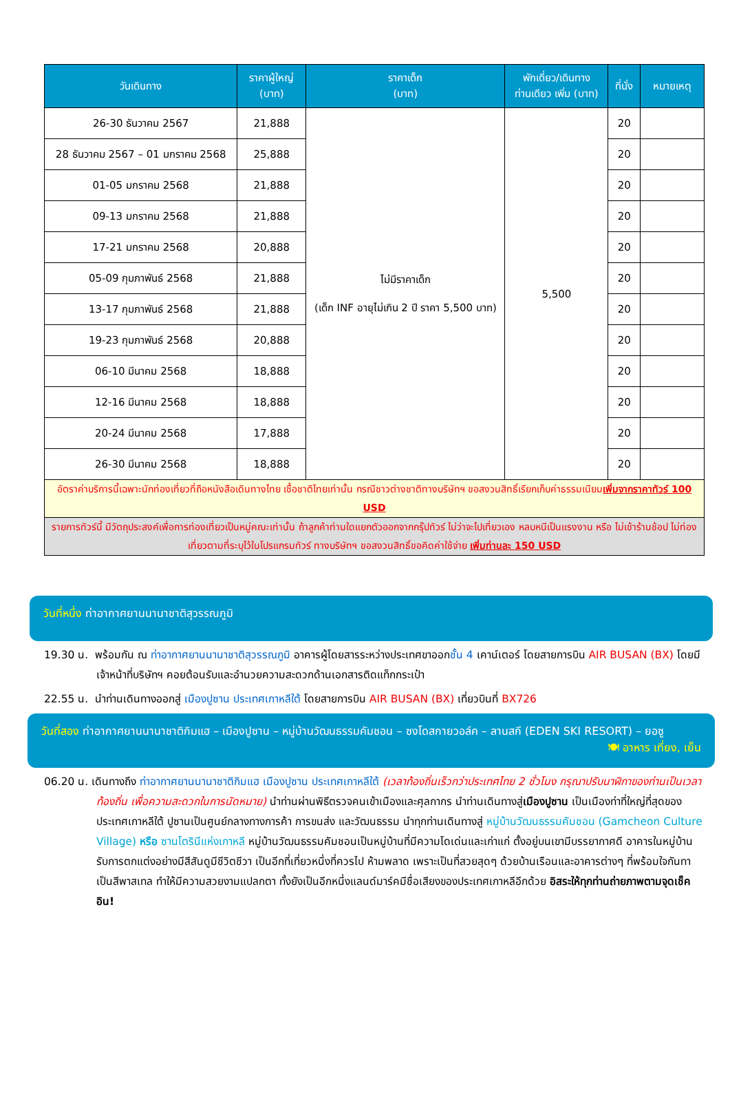| วันเดินทาง | ราคาผู้ใหญ่ (บาท) | ราคาเด็ก (บาท) | พักเดี่ยว/เดินทาง ท่านเดียว เพิ่ม (บาท) | ที่นั่ง | หมายเหตุ |
| --- | --- | --- | --- | --- | --- |
| 26-30 ธันวาคม 2567 | 21,888 | ไม่มีราคาเด็ก (เด็ก INF อายุไม่เกิน 2 ปี ราคา 5,500 บาท) | 5,500 | 20 | |
| 28 ธันวาคม 2567 – 01 มกราคม 2568 | 25,888 | | | 20 | |
| 01-05 มกราคม 2568 | 21,888 | | | 20 | |
| 09-13 มกราคม 2568 | 21,888 | | | 20 | |
| 17-21 มกราคม 2568 | 20,888 | | | 20 | |
| 05-09 กุมภาพันธ์ 2568 | 21,888 | | | 20 | |
| 13-17 กุมภาพันธ์ 2568 | 21,888 | | | 20 | |
| 19-23 กุมภาพันธ์ 2568 | 20,888 | | | 20 | |
| 06-10 มีนาคม 2568 | 18,888 | | | 20 | |
| 12-16 มีนาคม 2568 | 18,888 | | | 20 | |
| 20-24 มีนาคม 2568 | 17,888 | | | 20 | |
| 26-30 มีนาคม 2568 | 18,888 | | | 20 | |
| อัตราค่าบริการนี้เฉพาะนักท่องเที่ยวที่ถือหนังสือเดินทางไทย เชื้อชาติไทยเท่านั้น กรณีชาวต่างชาติทางบริษัทฯ ขอสงวนสิทธิ์เรียกเก็บค่าธรรมเนียม เพิ่มจากราคาทัวร์ 100 USD | | | | | |
| รายการทัวร์นี้ มีวัตถุประสงค์เพื่อการท่องเที่ยวเป็นหมู่คณะเท่านั้น ถ้าลูกค้าท่านใดแยกตัวออกจากกรุ๊ปทัวร์ ไม่ว่าจะไปเที่ยวเอง หลบหนีเป็นแรงงาน หรือ ไม่เข้าร้านช้อป ไม่ท่องเที่ยวตามที่ระบุไว้ในโปรแกรมทัวร์ ทางบริษัทฯ ขอสงวนสิทธิ์ขอคิดค่าใช้จ่าย เพิ่มท่านละ 150 USD | | | | | |
วันที่หนึ่ง ท่าอากาศยานนานาชาติสุวรรณภูมิ
19.30 น. พร้อมกัน ณ ท่าอากาศยานนานาชาติสุวรรณภูมิ อาคารผู้โดยสารระหว่างประเทศขาออกชั้น 4 เคาน์เตอร์ โดยสายการบิน AIR BUSAN (BX) โดยมีเจ้าหน้าที่บริษัทฯ คอยต้อนรับและอำนวยความสะดวกด้านเอกสารติดแท็กกระเป๋า
22.55 น. นำท่านเดินทางออกสู่ เมืองปูซาน ประเทศเกาหลีใต้ โดยสายการบิน AIR BUSAN (BX) เที่ยวบินที่ BX726
วันที่สอง ท่าอากาศยานนานาชาติกิมแฮ – เมืองปูซาน – หมู่บ้านวัฒนธรรมคัมชอน – ซงโดสกายวอล์ค – ลานสกี (EDEN SKI RESORT) – ยอซู
🍽 อาหาร เที่ยง, เย็น
06.20 น. เดินทางถึง ท่าอากาศยานนานาชาติกิมแฮ เมืองปูซาน ประเทศเกาหลีใต้ (เวลาท้องถิ่นเร็วกว่าประเทศไทย 2 ชั่วโมง กรุณาปรับนาฬิกาของท่านเป็นเวลาท้องถิ่น เพื่อความสะดวกในการนัดหมาย) นำท่านผ่านพิธีตรวจคนเข้าเมืองและศุลกากร นำท่านเดินทางสู่เมืองปูซาน เป็นเมืองท่าที่ใหญ่ที่สุดของประเทศเกาหลีใต้ ปูซานเป็นศูนย์กลางทางการค้า การขนส่ง และวัฒนธรรม นำทุกท่านเดินทางสู่ หมู่บ้านวัฒนธรรมคัมชอน (Gamcheon Culture Village) หรือ ซานโตรินีแห่งเกาหลี หมู่บ้านวัฒนธรรมคัมชอนเป็นหมู่บ้านที่มีความโดเด่นและเก่าแก่ ตั้งอยู่บนเขามีบรรยากาศดี อาคารในหมู่บ้านรับการตกแต่งอย่างมีสีสันดูมีชีวิตชีวา เป็นอีกที่เที่ยวหนึ่งที่ควรไป ห้ามพลาด เพราะเป็นที่สวยสุดๆ ด้วยบ้านเรือนและอาคารต่างๆ ที่พร้อมใจกันทาเป็นสีพาสเทล ทำให้มีความสวยงามแปลกตา ทั้งยังเป็นอีกหนึ่งแลนด์มาร์คมีชื่อเสียงของประเทศเกาหลีอีกด้วย อิสระให้ทุกท่านถ่ายภาพตามจุดเช็คอิน!